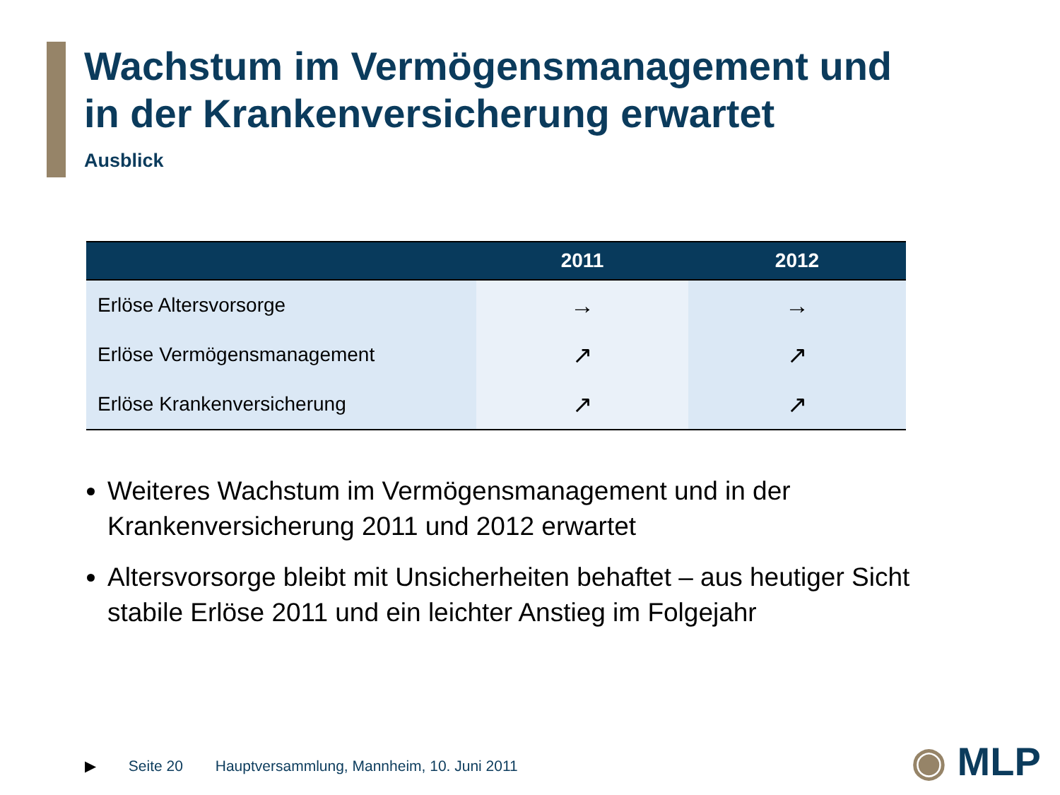Wachstum im Vermögensmanagement und
in der Krankenversicherung erwartet
Ausblick
| | 2011 | 2012 |
| --- | --- | --- |
| Erlöse Altersvorsorge | → | → |
| Erlöse Vermögensmanagement | ↗ | ↗ |
| Erlöse Krankenversicherung | ↗ | ↗ |
Weiteres Wachstum im Vermögensmanagement und in der Krankenversicherung 2011 und 2012 erwartet
Altersvorsorge bleibt mit Unsicherheiten behaftet – aus heutiger Sicht stabile Erlöse 2011 und ein leichter Anstieg im Folgejahr
▶ Seite 20 Hauptversammlung, Mannheim, 10. Juni 2011
◉ MLP